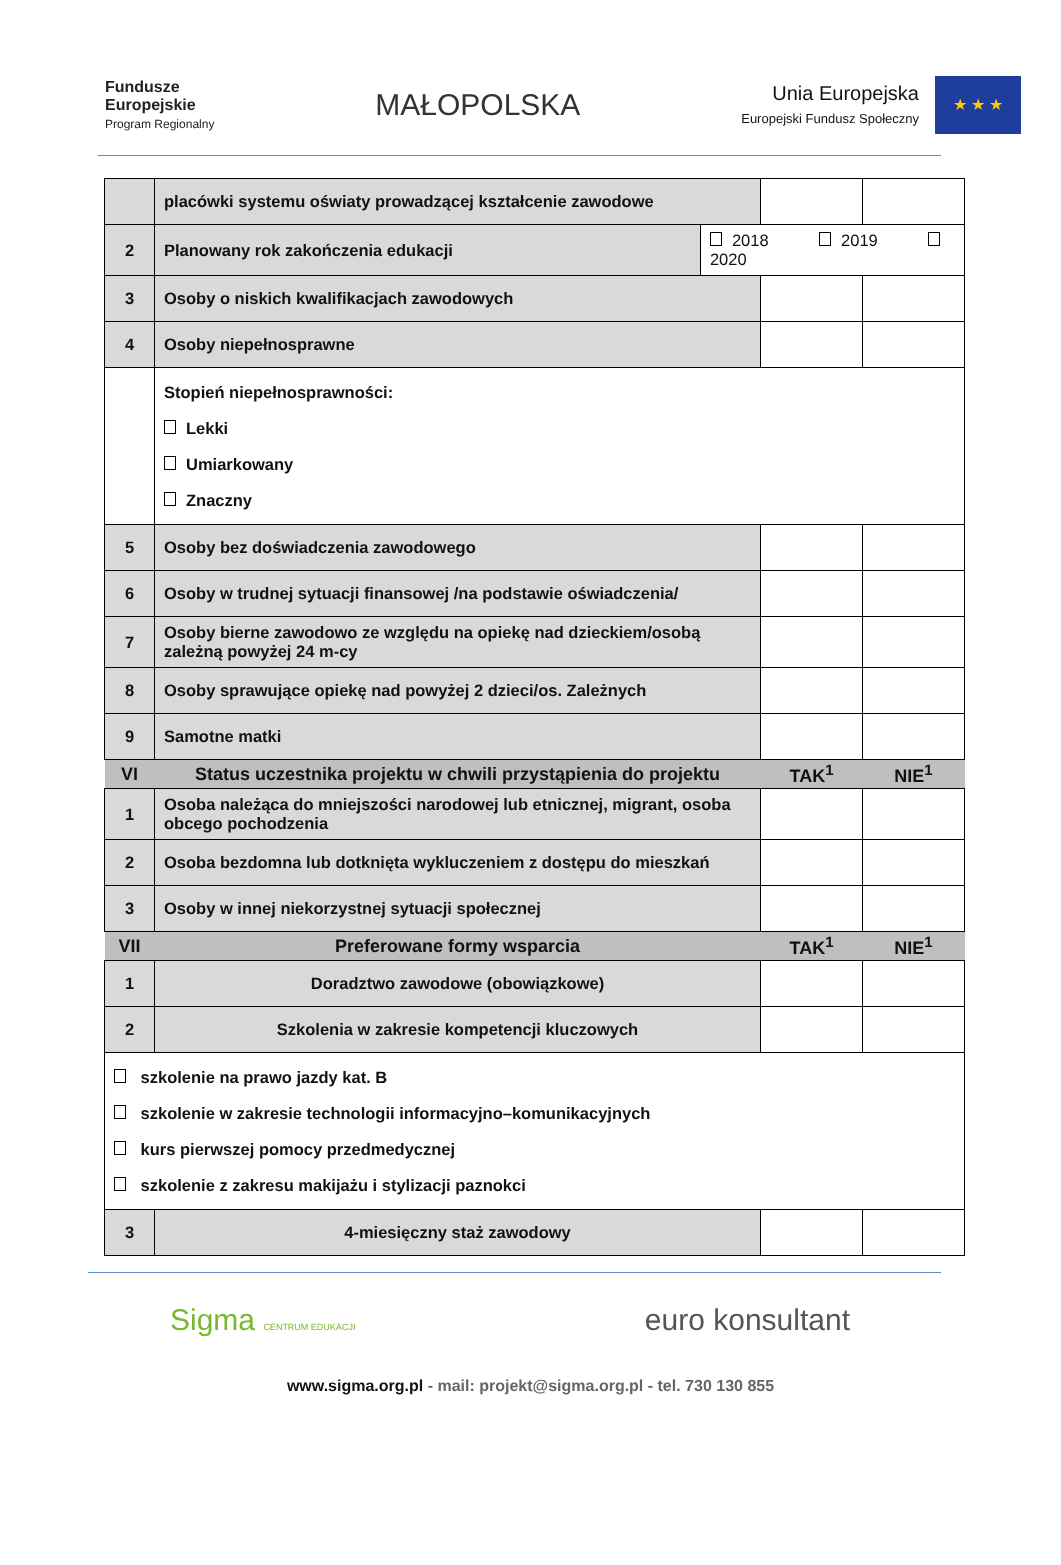Fundusze
Europejskie
Program Regionalny
MAŁOPOLSKA
Unia Europejska
Europejski Fundusz Społeczny
★ ★ ★
| | placówki systemu oświaty prowadzącej kształcenie zawodowe | | | |
| 2 | Planowany rok zakończenia edukacji | 2018 2019 2020 | | |
| 3 | Osoby o niskich kwalifikacjach zawodowych | | | |
| 4 | Osoby niepełnosprawne | | | |
| | Stopień niepełnosprawności: Lekki Umiarkowany Znaczny | | | |
| 5 | Osoby bez doświadczenia zawodowego | | | |
| 6 | Osoby w trudnej sytuacji finansowej /na podstawie oświadczenia/ | | | |
| 7 | Osoby bierne zawodowo ze względu na opiekę nad dzieckiem/osobą zależną powyżej 24 m-cy | | | |
| 8 | Osoby sprawujące opiekę nad powyżej 2 dzieci/os. Zależnych | | | |
| 9 | Samotne matki | | | |
| VI | Status uczestnika projektu w chwili przystąpienia do projektu | | TAK<sup>1</sup> | NIE<sup>1</sup> |
| 1 | Osoba należąca do mniejszości narodowej lub etnicznej, migrant, osoba obcego pochodzenia | | | |
| 2 | Osoba bezdomna lub dotknięta wykluczeniem z dostępu do mieszkań | | | |
| 3 | Osoby w innej niekorzystnej sytuacji społecznej | | | |
| VII | Preferowane formy wsparcia | | TAK<sup>1</sup> | NIE<sup>1</sup> |
| 1 | Doradztwo zawodowe (obowiązkowe) | | | |
| 2 | Szkolenia w zakresie kompetencji kluczowych | | | |
| szkolenie na prawo jazdy kat. B szkolenie w zakresie technologii informacyjno–komunikacyjnych kurs pierwszej pomocy przedmedycznej szkolenie z zakresu makijażu i stylizacji paznokci | | | | |
| 3 | 4-miesięczny staż zawodowy | | | |
Sigma CENTRUM EDUKACJI
euro konsultant
www.sigma.org.pl - mail: projekt@sigma.org.pl - tel. 730 130 855